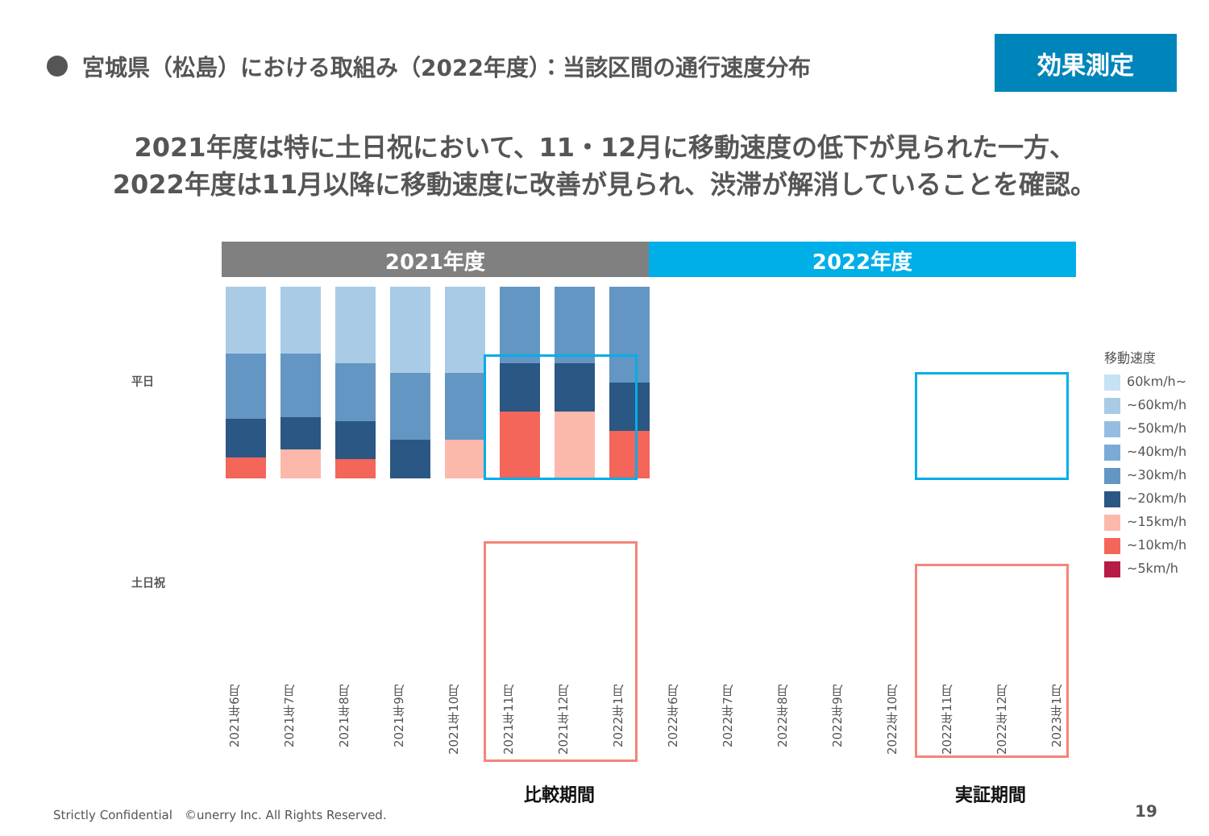宮城県（松島）における取組み（2022年度）：当該区間の通行速度分布
効果測定
2021年度は特に土日祝において、11・12月に移動速度の低下が見られた一方、
2022年度は11月以降に移動速度に改善が見られ、渋滞が解消していることを確認。
2021年度 2022年度
平日
土日祝
2021年6月 2021年7月 2021年8月 2021年9月 2021年10月 2021年11月 2021年12月 2022年1月 2022年6月 2022年7月 2022年8月 2022年9月 2022年10月 2022年11月 2022年12月 2023年1月
移動速度
60km/h~
~60km/h
~50km/h
~40km/h
~30km/h
~20km/h
~15km/h
~10km/h
~5km/h
比較期間 実証期間
Strictly Confidential　©unerry Inc. All Rights Reserved.
19